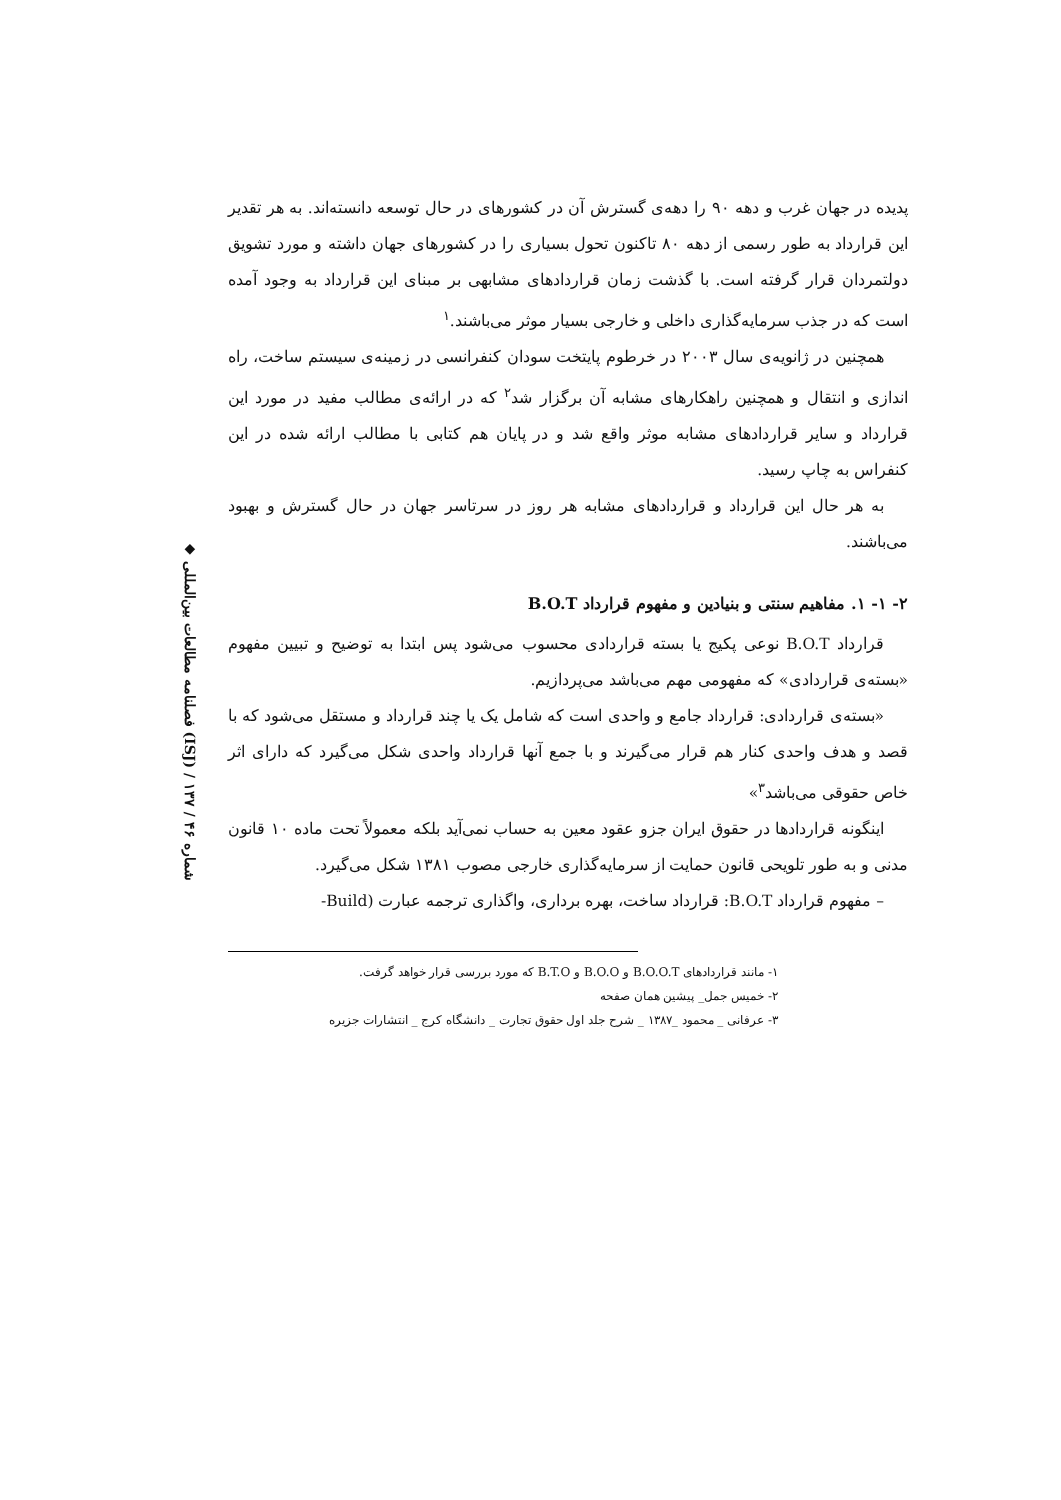◆ فصلنامه مطالعات بین‌المللی (ISJ) / شماره ۴۶ / ۱۳۷
پدیده در جهان غرب و دهه ۹۰ را دهه‌ی گسترش آن در کشورهای در حال توسعه دانسته‌اند. به هر تقدیر این قرارداد به طور رسمی از دهه ۸۰ تاکنون تحول بسیاری را در کشورهای جهان داشته و مورد تشویق دولتمردان قرار گرفته است. با گذشت زمان قراردادهای مشابهی بر مبنای این قرارداد به وجود آمده است که در جذب سرمایه‌گذاری داخلی و خارجی بسیار موثر می‌باشند.<sup>۱</sup>
همچنین در ژانویه‌ی سال ۲۰۰۳ در خرطوم پایتخت سودان کنفرانسی در زمینه‌ی سیستم ساخت، راه اندازی و انتقال و همچنین راهکارهای مشابه آن برگزار شد<sup>۲</sup> که در ارائه‌ی مطالب مفید در مورد این قرارداد و سایر قراردادهای مشابه موثر واقع شد و در پایان هم کتابی با مطالب ارائه شده در این کنفراس به چاپ رسید.
به هر حال این قرارداد و قراردادهای مشابه هر روز در سرتاسر جهان در حال گسترش و بهبود می‌باشند.
۲- ۱- ۱. مفاهیم سنتی و بنیادین و مفهوم قرارداد B.O.T
قرارداد B.O.T نوعی پکیج یا بسته قراردادی محسوب می‌شود پس ابتدا به توضیح و تبیین مفهوم «بسته‌ی قراردادی» که مفهومی مهم می‌باشد می‌پردازیم.
«بسته‌ی قراردادی: قرارداد جامع و واحدی است که شامل یک یا چند قرارداد و مستقل می‌شود که با قصد و هدف واحدی کنار هم قرار می‌گیرند و با جمع آنها قرارداد واحدی شکل می‌گیرد که دارای اثر خاص حقوقی می‌باشد<sup>۳</sup>»
اینگونه قراردادها در حقوق ایران جزو عقود معین به حساب نمی‌آید بلکه معمولاً تحت ماده ۱۰ قانون مدنی و به طور تلویحی قانون حمایت از سرمایه‌گذاری خارجی مصوب ۱۳۸۱ شکل می‌گیرد.
– مفهوم قرارداد B.O.T: قرارداد ساخت، بهره برداری، واگذاری ترجمه عبارت (Build-
۱- مانند قراردادهای B.O.O.T و B.O.O و B.T.O که مورد بررسی قرار خواهد گرفت.
۲- خمیس جمل_ پیشین همان صفحه
۳- عرفانی _ محمود _۱۳۸۷ _ شرح جلد اول حقوق تجارت _ دانشگاه کرج _ انتشارات جزیره